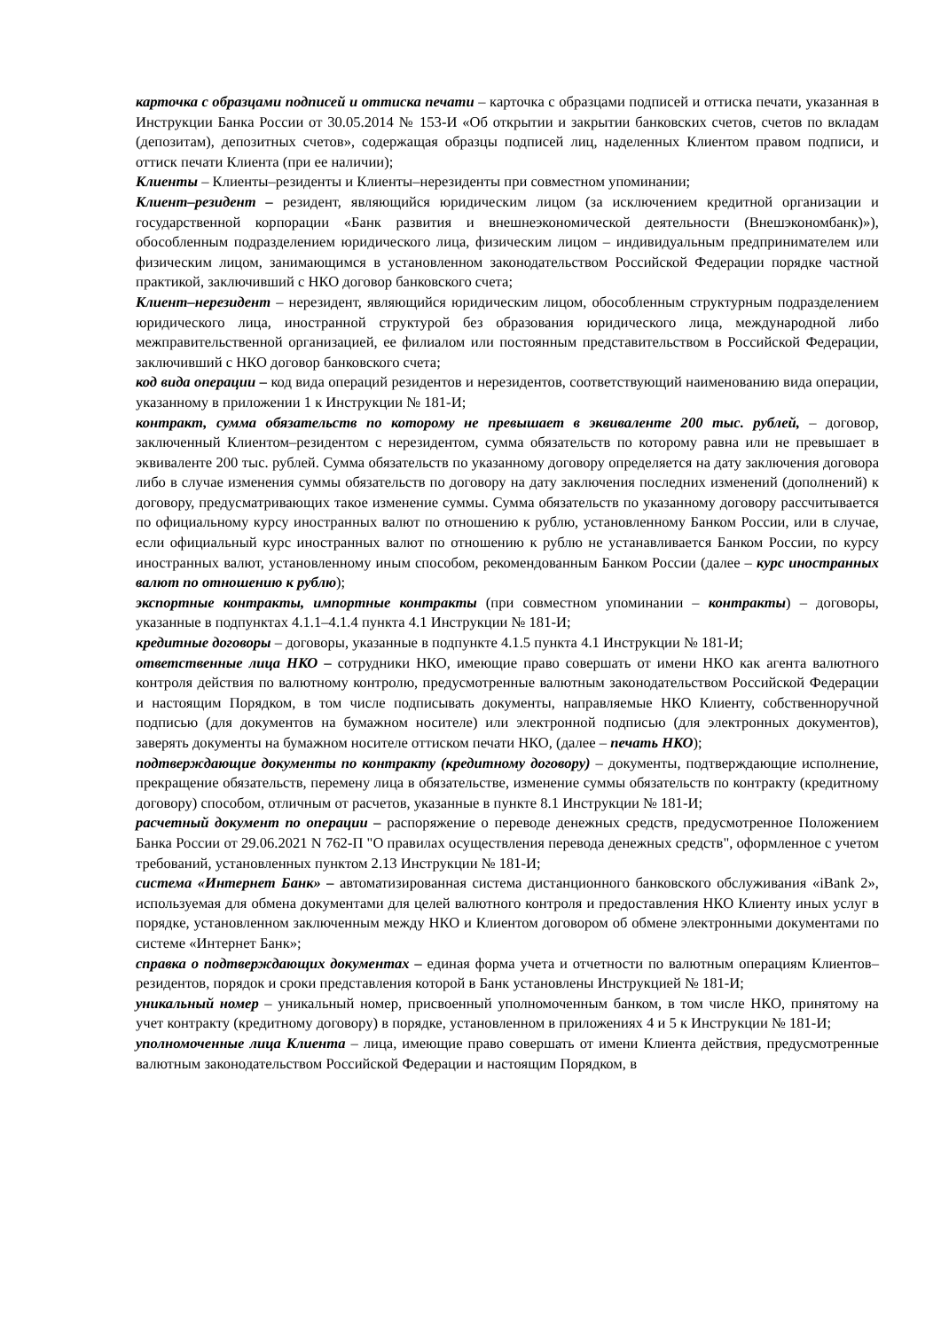карточка с образцами подписей и оттиска печати – карточка с образцами подписей и оттиска печати, указанная в Инструкции Банка России от 30.05.2014 № 153-И «Об открытии и закрытии банковских счетов, счетов по вкладам (депозитам), депозитных счетов», содержащая образцы подписей лиц, наделенных Клиентом правом подписи, и оттиск печати Клиента (при ее наличии);
Клиенты – Клиенты–резиденты и Клиенты–нерезиденты при совместном упоминании;
Клиент–резидент – резидент, являющийся юридическим лицом (за исключением кредитной организации и государственной корпорации «Банк развития и внешнеэкономической деятельности (Внешэкономбанк)»), обособленным подразделением юридического лица, физическим лицом – индивидуальным предпринимателем или физическим лицом, занимающимся в установленном законодательством Российской Федерации порядке частной практикой, заключивший с НКО договор банковского счета;
Клиент–нерезидент – нерезидент, являющийся юридическим лицом, обособленным структурным подразделением юридического лица, иностранной структурой без образования юридического лица, международной либо межправительственной организацией, ее филиалом или постоянным представительством в Российской Федерации, заключивший с НКО договор банковского счета;
код вида операции – код вида операций резидентов и нерезидентов, соответствующий наименованию вида операции, указанному в приложении 1 к Инструкции № 181-И;
контракт, сумма обязательств по которому не превышает в эквиваленте 200 тыс. рублей, – договор, заключенный Клиентом–резидентом с нерезидентом, сумма обязательств по которому равна или не превышает в эквиваленте 200 тыс. рублей. Сумма обязательств по указанному договору определяется на дату заключения договора либо в случае изменения суммы обязательств по договору на дату заключения последних изменений (дополнений) к договору, предусматривающих такое изменение суммы. Сумма обязательств по указанному договору рассчитывается по официальному курсу иностранных валют по отношению к рублю, установленному Банком России, или в случае, если официальный курс иностранных валют по отношению к рублю не устанавливается Банком России, по курсу иностранных валют, установленному иным способом, рекомендованным Банком России (далее – курс иностранных валют по отношению к рублю);
экспортные контракты, импортные контракты (при совместном упоминании – контракты) – договоры, указанные в подпунктах 4.1.1–4.1.4 пункта 4.1 Инструкции № 181-И;
кредитные договоры – договоры, указанные в подпункте 4.1.5 пункта 4.1 Инструкции № 181-И;
ответственные лица НКО – сотрудники НКО, имеющие право совершать от имени НКО как агента валютного контроля действия по валютному контролю, предусмотренные валютным законодательством Российской Федерации и настоящим Порядком, в том числе подписывать документы, направляемые НКО Клиенту, собственноручной подписью (для документов на бумажном носителе) или электронной подписью (для электронных документов), заверять документы на бумажном носителе оттиском печати НКО, (далее – печать НКО);
подтверждающие документы по контракту (кредитному договору) – документы, подтверждающие исполнение, прекращение обязательств, перемену лица в обязательстве, изменение суммы обязательств по контракту (кредитному договору) способом, отличным от расчетов, указанные в пункте 8.1 Инструкции № 181-И;
расчетный документ по операции – распоряжение о переводе денежных средств, предусмотренное Положением Банка России от 29.06.2021 N 762-П "О правилах осуществления перевода денежных средств", оформленное с учетом требований, установленных пунктом 2.13 Инструкции № 181-И;
система «Интернет Банк» – автоматизированная система дистанционного банковского обслуживания «iBank 2», используемая для обмена документами для целей валютного контроля и предоставления НКО Клиенту иных услуг в порядке, установленном заключенным между НКО и Клиентом договором об обмене электронными документами по системе «Интернет Банк»;
справка о подтверждающих документах – единая форма учета и отчетности по валютным операциям Клиентов–резидентов, порядок и сроки представления которой в Банк установлены Инструкцией № 181-И;
уникальный номер – уникальный номер, присвоенный уполномоченным банком, в том числе НКО, принятому на учет контракту (кредитному договору) в порядке, установленном в приложениях 4 и 5 к Инструкции № 181-И;
уполномоченные лица Клиента – лица, имеющие право совершать от имени Клиента действия, предусмотренные валютным законодательством Российской Федерации и настоящим Порядком, в